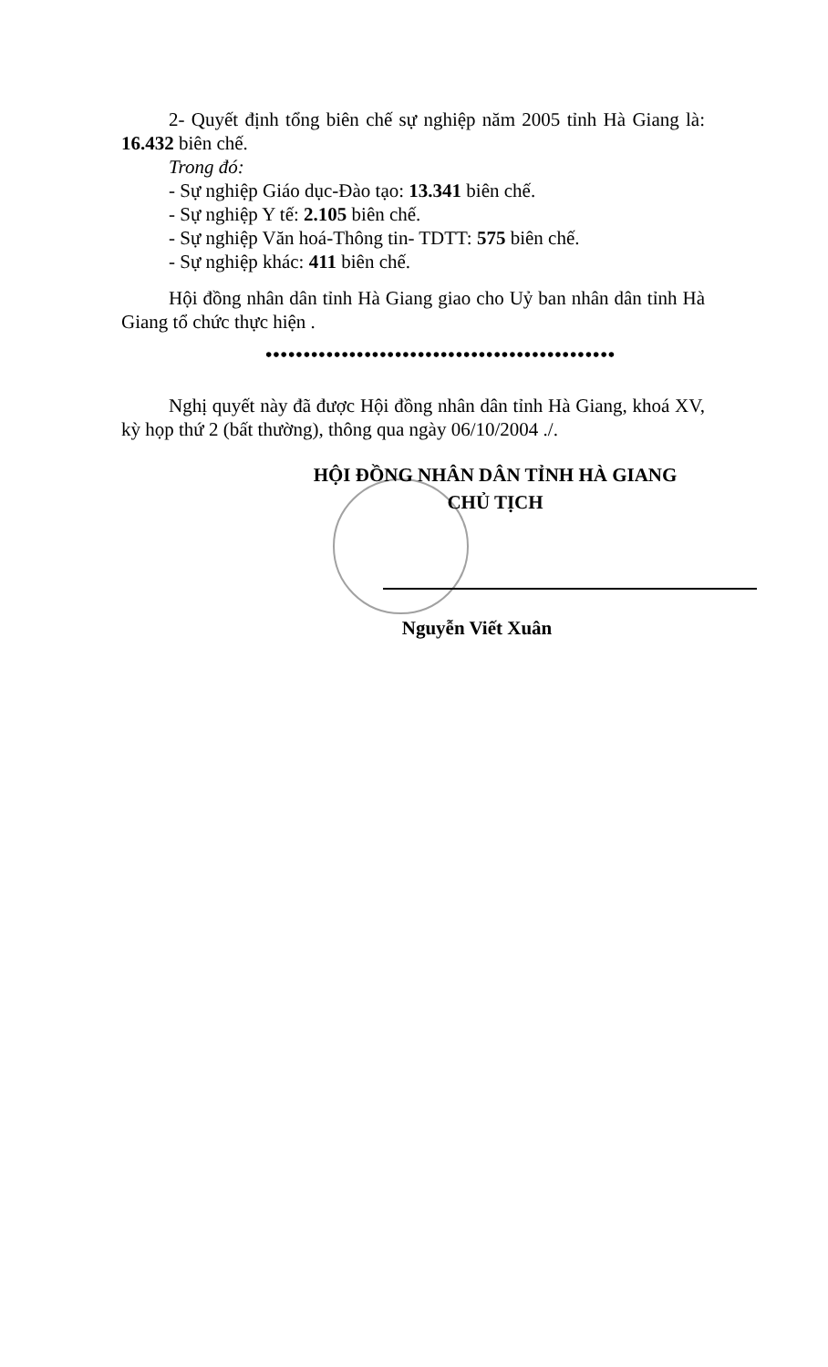2- Quyết định tổng biên chế sự nghiệp năm 2005 tỉnh Hà Giang là: 16.432 biên chế.
Trong đó:
- Sự nghiệp Giáo dục-Đào tạo: 13.341 biên chế.
- Sự nghiệp Y tế: 2.105 biên chế.
- Sự nghiệp Văn hoá-Thông tin- TDTT: 575 biên chế.
- Sự nghiệp khác: 411 biên chế.
Hội đồng nhân dân tỉnh Hà Giang giao cho Uỷ ban nhân dân tỉnh Hà Giang tổ chức thực hiện .
••••••••••••••••••••••••••••••••••••••••••••••
Nghị quyết này đã được Hội đồng nhân dân tỉnh Hà Giang, khoá XV, kỳ họp thứ 2 (bất thường), thông qua ngày 06/10/2004 ./.
HỘI ĐỒNG NHÂN DÂN TỈNH HÀ GIANG
CHỦ TỊCH
Nguyễn Viết Xuân